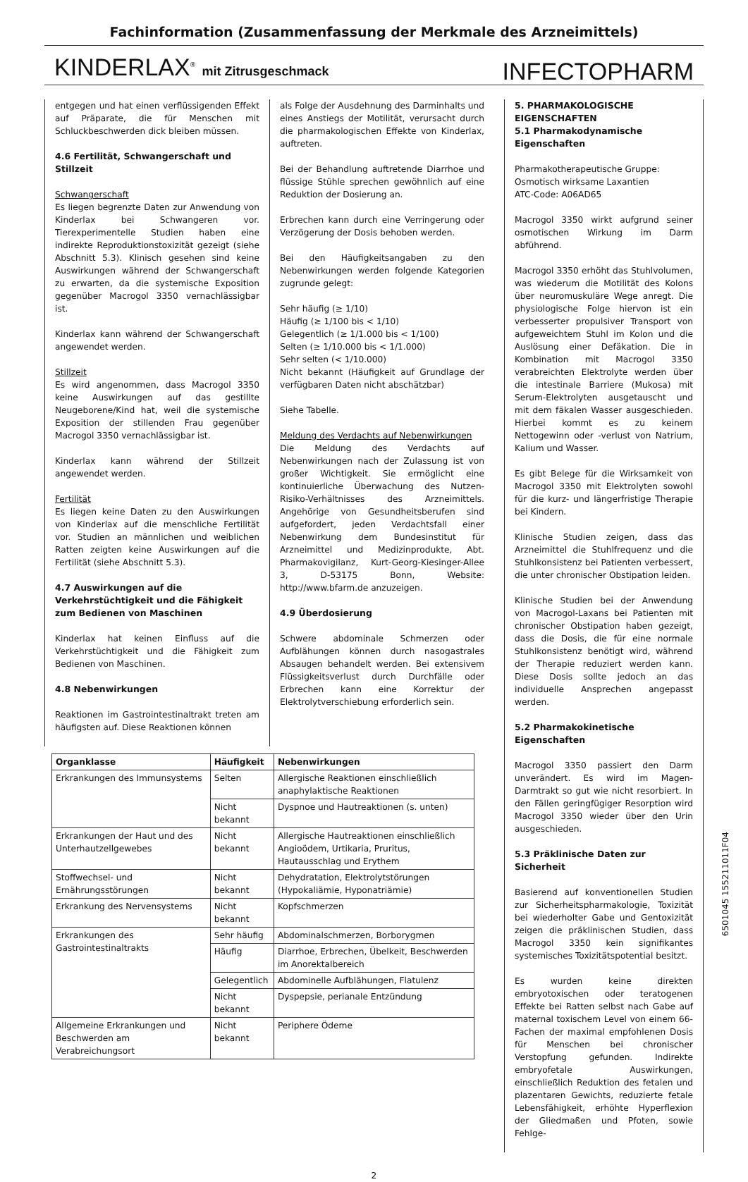Fachinformation (Zusammenfassung der Merkmale des Arzneimittels)
KINDERLAX<sup>®</sup> mit Zitrusgeschmack
INFECTOPHARM
entgegen und hat einen verflüssigenden Effekt auf Präparate, die für Menschen mit Schluckbeschwerden dick bleiben müssen.
4.6 Fertilität, Schwangerschaft und Stillzeit
Schwangerschaft
Es liegen begrenzte Daten zur Anwendung von Kinderlax bei Schwangeren vor. Tierexperimentelle Studien haben eine indirekte Reproduktionstoxizität gezeigt (siehe Abschnitt 5.3). Klinisch gesehen sind keine Auswirkungen während der Schwangerschaft zu erwarten, da die systemische Exposition gegenüber Macrogol 3350 vernachlässigbar ist.
Kinderlax kann während der Schwangerschaft angewendet werden.
Stillzeit
Es wird angenommen, dass Macrogol 3350 keine Auswirkungen auf das gestillte Neugeborene/Kind hat, weil die systemische Exposition der stillenden Frau gegenüber Macrogol 3350 vernachlässigbar ist.
Kinderlax kann während der Stillzeit angewendet werden.
Fertilität
Es liegen keine Daten zu den Auswirkungen von Kinderlax auf die menschliche Fertilität vor. Studien an männlichen und weiblichen Ratten zeigten keine Auswirkungen auf die Fertilität (siehe Abschnitt 5.3).
4.7 Auswirkungen auf die Verkehrstüchtigkeit und die Fähigkeit zum Bedienen von Maschinen
Kinderlax hat keinen Einfluss auf die Verkehrstüchtigkeit und die Fähigkeit zum Bedienen von Maschinen.
4.8 Nebenwirkungen
Reaktionen im Gastrointestinaltrakt treten am häufigsten auf. Diese Reaktionen können
als Folge der Ausdehnung des Darminhalts und eines Anstiegs der Motilität, verursacht durch die pharmakologischen Effekte von Kinderlax, auftreten.
Bei der Behandlung auftretende Diarrhoe und flüssige Stühle sprechen gewöhnlich auf eine Reduktion der Dosierung an.
Erbrechen kann durch eine Verringerung oder Verzögerung der Dosis behoben werden.
Bei den Häufigkeitsangaben zu den Nebenwirkungen werden folgende Kategorien zugrunde gelegt:
Sehr häufig (≥ 1/10)
Häufig (≥ 1/100 bis < 1/10)
Gelegentlich (≥ 1/1.000 bis < 1/100)
Selten (≥ 1/10.000 bis < 1/1.000)
Sehr selten (< 1/10.000)
Nicht bekannt (Häufigkeit auf Grundlage der verfügbaren Daten nicht abschätzbar)
Siehe Tabelle.
Meldung des Verdachts auf Nebenwirkungen
Die Meldung des Verdachts auf Nebenwirkungen nach der Zulassung ist von großer Wichtigkeit. Sie ermöglicht eine kontinuierliche Überwachung des Nutzen-Risiko-Verhältnisses des Arzneimittels. Angehörige von Gesundheitsberufen sind aufgefordert, jeden Verdachtsfall einer Nebenwirkung dem Bundesinstitut für Arzneimittel und Medizinprodukte, Abt. Pharmakovigilanz, Kurt-Georg-Kiesinger-Allee 3, D-53175 Bonn, Website: http://www.bfarm.de anzuzeigen.
4.9 Überdosierung
Schwere abdominale Schmerzen oder Aufblähungen können durch nasogastrales Absaugen behandelt werden. Bei extensivem Flüssigkeitsverlust durch Durchfälle oder Erbrechen kann eine Korrektur der Elektrolytverschiebung erforderlich sein.
| Organklasse | Häufigkeit | Nebenwirkungen |
| --- | --- | --- |
| Erkrankungen des Immunsystems | Selten | Allergische Reaktionen einschließlich anaphylaktische Reaktionen |
| | Nicht bekannt | Dyspnoe und Hautreaktionen (s. unten) |
| Erkrankungen der Haut und des Unterhautzellgewebes | Nicht bekannt | Allergische Hautreaktionen einschließlich Angioödem, Urtikaria, Pruritus, Hautausschlag und Erythem |
| Stoffwechsel- und Ernährungsstörungen | Nicht bekannt | Dehydratation, Elektrolytstörungen (Hypokaliämie, Hyponatriämie) |
| Erkrankung des Nervensystems | Nicht bekannt | Kopfschmerzen |
| Erkrankungen des Gastrointestinaltrakts | Sehr häufig | Abdominalschmerzen, Borborygmen |
| | Häufig | Diarrhoe, Erbrechen, Übelkeit, Beschwerden im Anorektalbereich |
| | Gelegentlich | Abdominelle Aufblähungen, Flatulenz |
| | Nicht bekannt | Dyspepsie, perianale Entzündung |
| Allgemeine Erkrankungen und Beschwerden am Verabreichungsort | Nicht bekannt | Periphere Ödeme |
5. PHARMAKOLOGISCHE EIGENSCHAFTEN
5.1 Pharmakodynamische Eigenschaften
Pharmakotherapeutische Gruppe:
Osmotisch wirksame Laxantien
ATC-Code: A06AD65
Macrogol 3350 wirkt aufgrund seiner osmotischen Wirkung im Darm abführend.
Macrogol 3350 erhöht das Stuhlvolumen, was wiederum die Motilität des Kolons über neuromuskuläre Wege anregt. Die physiologische Folge hiervon ist ein verbesserter propulsiver Transport von aufgeweichtem Stuhl im Kolon und die Auslösung einer Defäkation. Die in Kombination mit Macrogol 3350 verabreichten Elektrolyte werden über die intestinale Barriere (Mukosa) mit Serum-Elektrolyten ausgetauscht und mit dem fäkalen Wasser ausgeschieden. Hierbei kommt es zu keinem Nettogewinn oder -verlust von Natrium, Kalium und Wasser.
Es gibt Belege für die Wirksamkeit von Macrogol 3350 mit Elektrolyten sowohl für die kurz- und längerfristige Therapie bei Kindern.
Klinische Studien zeigen, dass das Arzneimittel die Stuhlfrequenz und die Stuhlkonsistenz bei Patienten verbessert, die unter chronischer Obstipation leiden.
Klinische Studien bei der Anwendung von Macrogol-Laxans bei Patienten mit chronischer Obstipation haben gezeigt, dass die Dosis, die für eine normale Stuhlkonsistenz benötigt wird, während der Therapie reduziert werden kann. Diese Dosis sollte jedoch an das individuelle Ansprechen angepasst werden.
5.2 Pharmakokinetische Eigenschaften
Macrogol 3350 passiert den Darm unverändert. Es wird im Magen-Darmtrakt so gut wie nicht resorbiert. In den Fällen geringfügiger Resorption wird Macrogol 3350 wieder über den Urin ausgeschieden.
5.3 Präklinische Daten zur Sicherheit
Basierend auf konventionellen Studien zur Sicherheitspharmakologie, Toxizität bei wiederholter Gabe und Gentoxizität zeigen die präklinischen Studien, dass Macrogol 3350 kein signifikantes systemisches Toxizitätspotential besitzt.
Es wurden keine direkten embryotoxischen oder teratogenen Effekte bei Ratten selbst nach Gabe auf maternal toxischem Level von einem 66-Fachen der maximal empfohlenen Dosis für Menschen bei chronischer Verstopfung gefunden. Indirekte embryofetale Auswirkungen, einschließlich Reduktion des fetalen und plazentaren Gewichts, reduzierte fetale Lebensfähigkeit, erhöhte Hyperflexion der Gliedmaßen und Pfoten, sowie Fehlge-
2
6501045 155211011F04